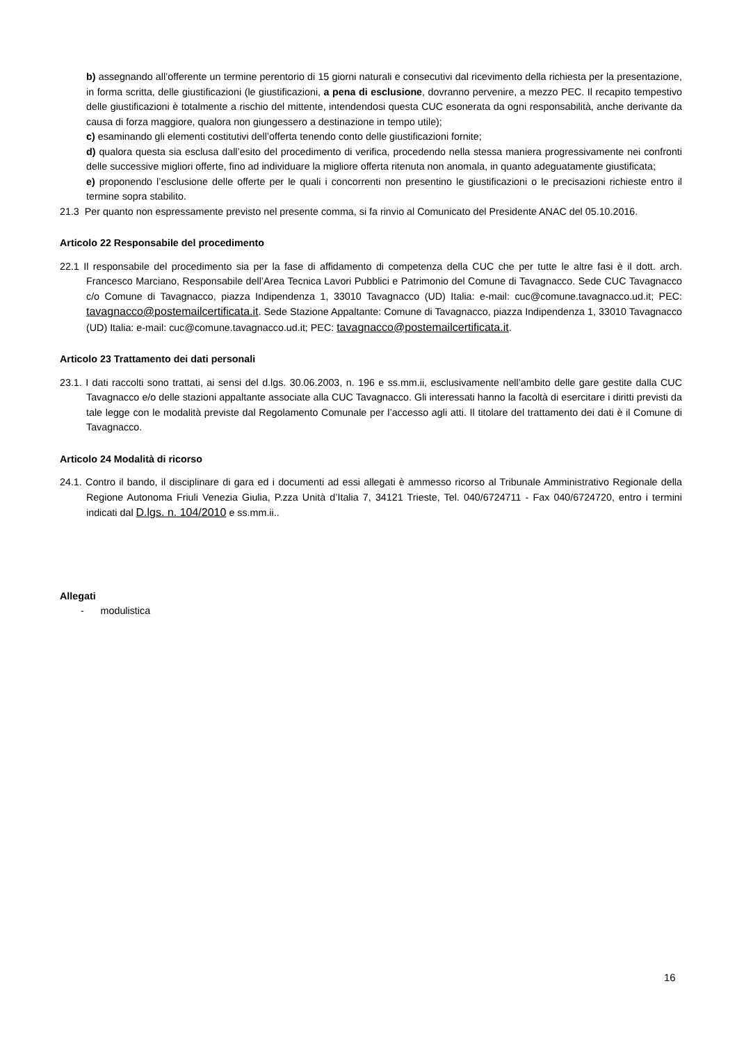b) assegnando all’offerente un termine perentorio di 15 giorni naturali e consecutivi dal ricevimento della richiesta per la presentazione, in forma scritta, delle giustificazioni (le giustificazioni, a pena di esclusione, dovranno pervenire, a mezzo PEC. Il recapito tempestivo delle giustificazioni è totalmente a rischio del mittente, intendendosi questa CUC esonerata da ogni responsabilità, anche derivante da causa di forza maggiore, qualora non giungessero a destinazione in tempo utile);
c) esaminando gli elementi costitutivi dell’offerta tenendo conto delle giustificazioni fornite;
d) qualora questa sia esclusa dall’esito del procedimento di verifica, procedendo nella stessa maniera progressivamente nei confronti delle successive migliori offerte, fino ad individuare la migliore offerta ritenuta non anomala, in quanto adeguatamente giustificata;
e) proponendo l’esclusione delle offerte per le quali i concorrenti non presentino le giustificazioni o le precisazioni richieste entro il termine sopra stabilito.
21.3 Per quanto non espressamente previsto nel presente comma, si fa rinvio al Comunicato del Presidente ANAC del 05.10.2016.
Articolo 22 Responsabile del procedimento
22.1 Il responsabile del procedimento sia per la fase di affidamento di competenza della CUC che per tutte le altre fasi è il dott. arch. Francesco Marciano, Responsabile dell’Area Tecnica Lavori Pubblici e Patrimonio del Comune di Tavagnacco. Sede CUC Tavagnacco c/o Comune di Tavagnacco, piazza Indipendenza 1, 33010 Tavagnacco (UD) Italia: e-mail: cuc@comune.tavagnacco.ud.it; PEC: tavagnacco@postemailcertificata.it. Sede Stazione Appaltante: Comune di Tavagnacco, piazza Indipendenza 1, 33010 Tavagnacco (UD) Italia: e-mail: cuc@comune.tavagnacco.ud.it; PEC: tavagnacco@postemailcertificata.it.
Articolo 23 Trattamento dei dati personali
23.1. I dati raccolti sono trattati, ai sensi del d.lgs. 30.06.2003, n. 196 e ss.mm.ii, esclusivamente nell’ambito delle gare gestite dalla CUC Tavagnacco e/o delle stazioni appaltante associate alla CUC Tavagnacco. Gli interessati hanno la facoltà di esercitare i diritti previsti da tale legge con le modalità previste dal Regolamento Comunale per l’accesso agli atti. Il titolare del trattamento dei dati è il Comune di Tavagnacco.
Articolo 24 Modalità di ricorso
24.1. Contro il bando, il disciplinare di gara ed i documenti ad essi allegati è ammesso ricorso al Tribunale Amministrativo Regionale della Regione Autonoma Friuli Venezia Giulia, P.zza Unità d’Italia 7, 34121 Trieste, Tel. 040/6724711 - Fax 040/6724720, entro i termini indicati dal D.lgs. n. 104/2010 e ss.mm.ii..
Allegati
- modulistica
16